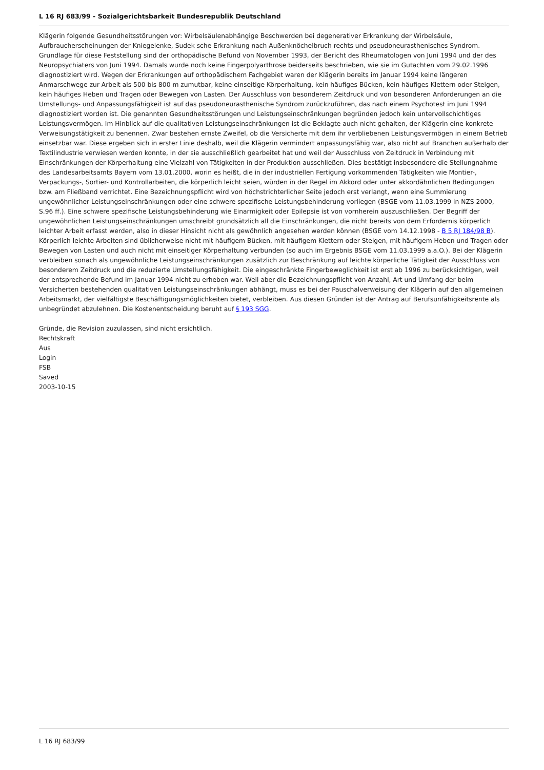L 16 RJ 683/99 - Sozialgerichtsbarkeit Bundesrepublik Deutschland
Klägerin folgende Gesundheitsstörungen vor: Wirbelsäulenabhängige Beschwerden bei degenerativer Erkrankung der Wirbelsäule, Aufbraucherscheinungen der Kniegelenke, Sudek sche Erkrankung nach Außenknöchelbruch rechts und pseudoneurasthenisches Syndrom. Grundlage für diese Feststellung sind der orthopädische Befund von November 1993, der Bericht des Rheumatologen von Juni 1994 und der des Neuropsychiaters von Juni 1994. Damals wurde noch keine Fingerpolyarthrose beiderseits beschrieben, wie sie im Gutachten vom 29.02.1996 diagnostiziert wird. Wegen der Erkrankungen auf orthopädischem Fachgebiet waren der Klägerin bereits im Januar 1994 keine längeren Anmarschwege zur Arbeit als 500 bis 800 m zumutbar, keine einseitige Körperhaltung, kein häufiges Bücken, kein häufiges Klettern oder Steigen, kein häufiges Heben und Tragen oder Bewegen von Lasten. Der Ausschluss von besonderem Zeitdruck und von besonderen Anforderungen an die Umstellungs- und Anpassungsfähigkeit ist auf das pseudoneurasthenische Syndrom zurückzuführen, das nach einem Psychotest im Juni 1994 diagnostiziert worden ist. Die genannten Gesundheitsstörungen und Leistungseinschränkungen begründen jedoch kein untervollschichtiges Leistungsvermögen. Im Hinblick auf die qualitativen Leistungseinschränkungen ist die Beklagte auch nicht gehalten, der Klägerin eine konkrete Verweisungstätigkeit zu benennen. Zwar bestehen ernste Zweifel, ob die Versicherte mit dem ihr verbliebenen Leistungsvermögen in einem Betrieb einsetzbar war. Diese ergeben sich in erster Linie deshalb, weil die Klägerin vermindert anpassungsfähig war, also nicht auf Branchen außerhalb der Textilindustrie verwiesen werden konnte, in der sie ausschließlich gearbeitet hat und weil der Ausschluss von Zeitdruck in Verbindung mit Einschränkungen der Körperhaltung eine Vielzahl von Tätigkeiten in der Produktion ausschließen. Dies bestätigt insbesondere die Stellungnahme des Landesarbeitsamts Bayern vom 13.01.2000, worin es heißt, die in der industriellen Fertigung vorkommenden Tätigkeiten wie Montier-, Verpackungs-, Sortier- und Kontrollarbeiten, die körperlich leicht seien, würden in der Regel im Akkord oder unter akkordähnlichen Bedingungen bzw. am Fließband verrichtet. Eine Bezeichnungspflicht wird von höchstrichterlicher Seite jedoch erst verlangt, wenn eine Summierung ungewöhnlicher Leistungseinschränkungen oder eine schwere spezifische Leistungsbehinderung vorliegen (BSGE vom 11.03.1999 in NZS 2000, S.96 ff.). Eine schwere spezifische Leistungsbehinderung wie Einarmigkeit oder Epilepsie ist von vornherein auszuschließen. Der Begriff der ungewöhnlichen Leistungseinschränkungen umschreibt grundsätzlich all die Einschränkungen, die nicht bereits von dem Erfordernis körperlich leichter Arbeit erfasst werden, also in dieser Hinsicht nicht als gewöhnlich angesehen werden können (BSGE vom 14.12.1998 - B 5 RJ 184/98 B). Körperlich leichte Arbeiten sind üblicherweise nicht mit häufigem Bücken, mit häufigem Klettern oder Steigen, mit häufigem Heben und Tragen oder Bewegen von Lasten und auch nicht mit einseitiger Körperhaltung verbunden (so auch im Ergebnis BSGE vom 11.03.1999 a.a.O.). Bei der Klägerin verbleiben sonach als ungewöhnliche Leistungseinschränkungen zusätzlich zur Beschränkung auf leichte körperliche Tätigkeit der Ausschluss von besonderem Zeitdruck und die reduzierte Umstellungsfähigkeit. Die eingeschränkte Fingerbeweglichkeit ist erst ab 1996 zu berücksichtigen, weil der entsprechende Befund im Januar 1994 nicht zu erheben war. Weil aber die Bezeichnungspflicht von Anzahl, Art und Umfang der beim Versicherten bestehenden qualitativen Leistungseinschränkungen abhängt, muss es bei der Pauschalverweisung der Klägerin auf den allgemeinen Arbeitsmarkt, der vielfältigste Beschäftigungsmöglichkeiten bietet, verbleiben. Aus diesen Gründen ist der Antrag auf Berufsunfähigkeitsrente als unbegründet abzulehnen. Die Kostenentscheidung beruht auf § 193 SGG.
Gründe, die Revision zuzulassen, sind nicht ersichtlich.
Rechtskraft
Aus
Login
FSB
Saved
2003-10-15
L 16 RJ 683/99